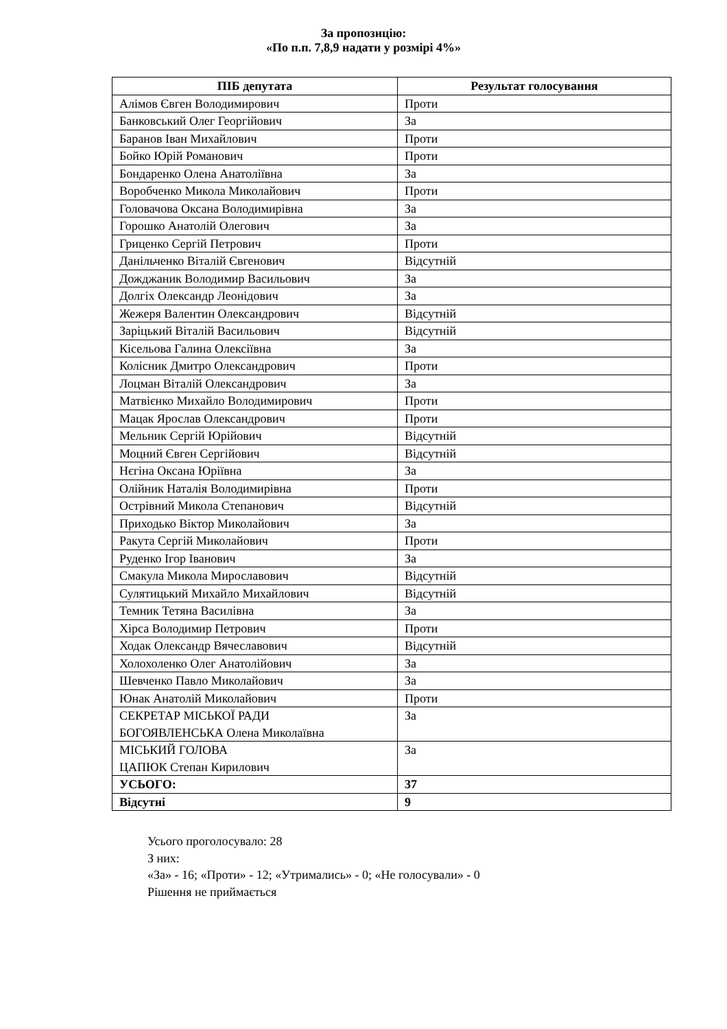За пропозицію:
«По п.п. 7,8,9 надати у розмірі 4%»
| ПІБ депутата | Результат голосування |
| --- | --- |
| Алімов Євген Володимирович | Проти |
| Банковський Олег Георгійович | За |
| Баранов Іван Михайлович | Проти |
| Бойко Юрій Романович | Проти |
| Бондаренко Олена Анатоліївна | За |
| Воробченко Микола Миколайович | Проти |
| Головачова Оксана Володимирівна | За |
| Горошко Анатолій Олегович | За |
| Гриценко Сергій Петрович | Проти |
| Данільченко Віталій Євгенович | Відсутній |
| Дожджаник Володимир Васильович | За |
| Долгіх Олександр Леонідович | За |
| Жежеря Валентин Олександрович | Відсутній |
| Заріцький Віталій Васильович | Відсутній |
| Кісельова Галина Олексіївна | За |
| Колісник Дмитро Олександрович | Проти |
| Лоцман Віталій Олександрович | За |
| Матвієнко Михайло Володимирович | Проти |
| Мацак Ярослав Олександрович | Проти |
| Мельник Сергій Юрійович | Відсутній |
| Моцний Євген Сергійович | Відсутній |
| Нєгіна Оксана Юріївна | За |
| Олійник Наталія Володимирівна | Проти |
| Острівний Микола Степанович | Відсутній |
| Приходько Віктор Миколайович | За |
| Ракута Сергій Миколайович | Проти |
| Руденко Ігор Іванович | За |
| Смакула Микола Мирославович | Відсутній |
| Сулятицький Михайло Михайлович | Відсутній |
| Темник Тетяна Василівна | За |
| Хірса Володимир Петрович | Проти |
| Ходак Олександр Вячеславович | Відсутній |
| Холохоленко Олег Анатолійович | За |
| Шевченко Павло Миколайович | За |
| Юнак Анатолій Миколайович | Проти |
| СЕКРЕТАР МІСЬКОЇ РАДИ БОГОЯВЛЕНСЬКА Олена Миколаївна | За |
| МІСЬКИЙ ГОЛОВА ЦАПЮК Степан Кирилович | За |
| УСЬОГО: | 37 |
| Відсутні | 9 |
Усього проголосувало: 28
З них:
«За» - 16; «Проти» - 12; «Утримались» - 0; «Не голосували» - 0
Рішення не приймається